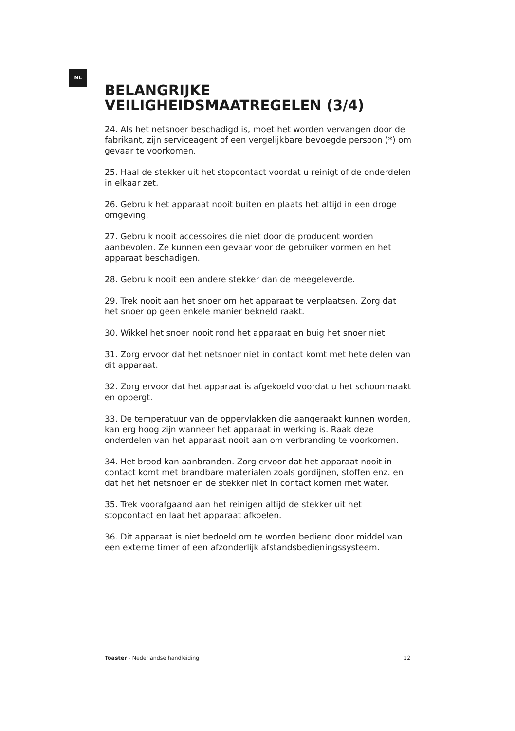NL
BELANGRIJKE
VEILIGHEIDSMAATREGELEN (3/4)
24. Als het netsnoer beschadigd is, moet het worden vervangen door de fabrikant, zijn serviceagent of een vergelijkbare bevoegde persoon (*) om gevaar te voorkomen.
25. Haal de stekker uit het stopcontact voordat u reinigt of de onderdelen in elkaar zet.
26. Gebruik het apparaat nooit buiten en plaats het altijd in een droge omgeving.
27. Gebruik nooit accessoires die niet door de producent worden aanbevolen. Ze kunnen een gevaar voor de gebruiker vormen en het apparaat beschadigen.
28. Gebruik nooit een andere stekker dan de meegeleverde.
29. Trek nooit aan het snoer om het apparaat te verplaatsen. Zorg dat het snoer op geen enkele manier bekneld raakt.
30. Wikkel het snoer nooit rond het apparaat en buig het snoer niet.
31. Zorg ervoor dat het netsnoer niet in contact komt met hete delen van dit apparaat.
32. Zorg ervoor dat het apparaat is afgekoeld voordat u het schoonmaakt en opbergt.
33. De temperatuur van de oppervlakken die aangeraakt kunnen worden, kan erg hoog zijn wanneer het apparaat in werking is. Raak deze onderdelen van het apparaat nooit aan om verbranding te voorkomen.
34. Het brood kan aanbranden. Zorg ervoor dat het apparaat nooit in contact komt met brandbare materialen zoals gordijnen, stoffen enz. en dat het het netsnoer en de stekker niet in contact komen met water.
35. Trek voorafgaand aan het reinigen altijd de stekker uit het stopcontact en laat het apparaat afkoelen.
36. Dit apparaat is niet bedoeld om te worden bediend door middel van een externe timer of een afzonderlijk afstandsbedieningssysteem.
Toaster - Nederlandse handleiding 12